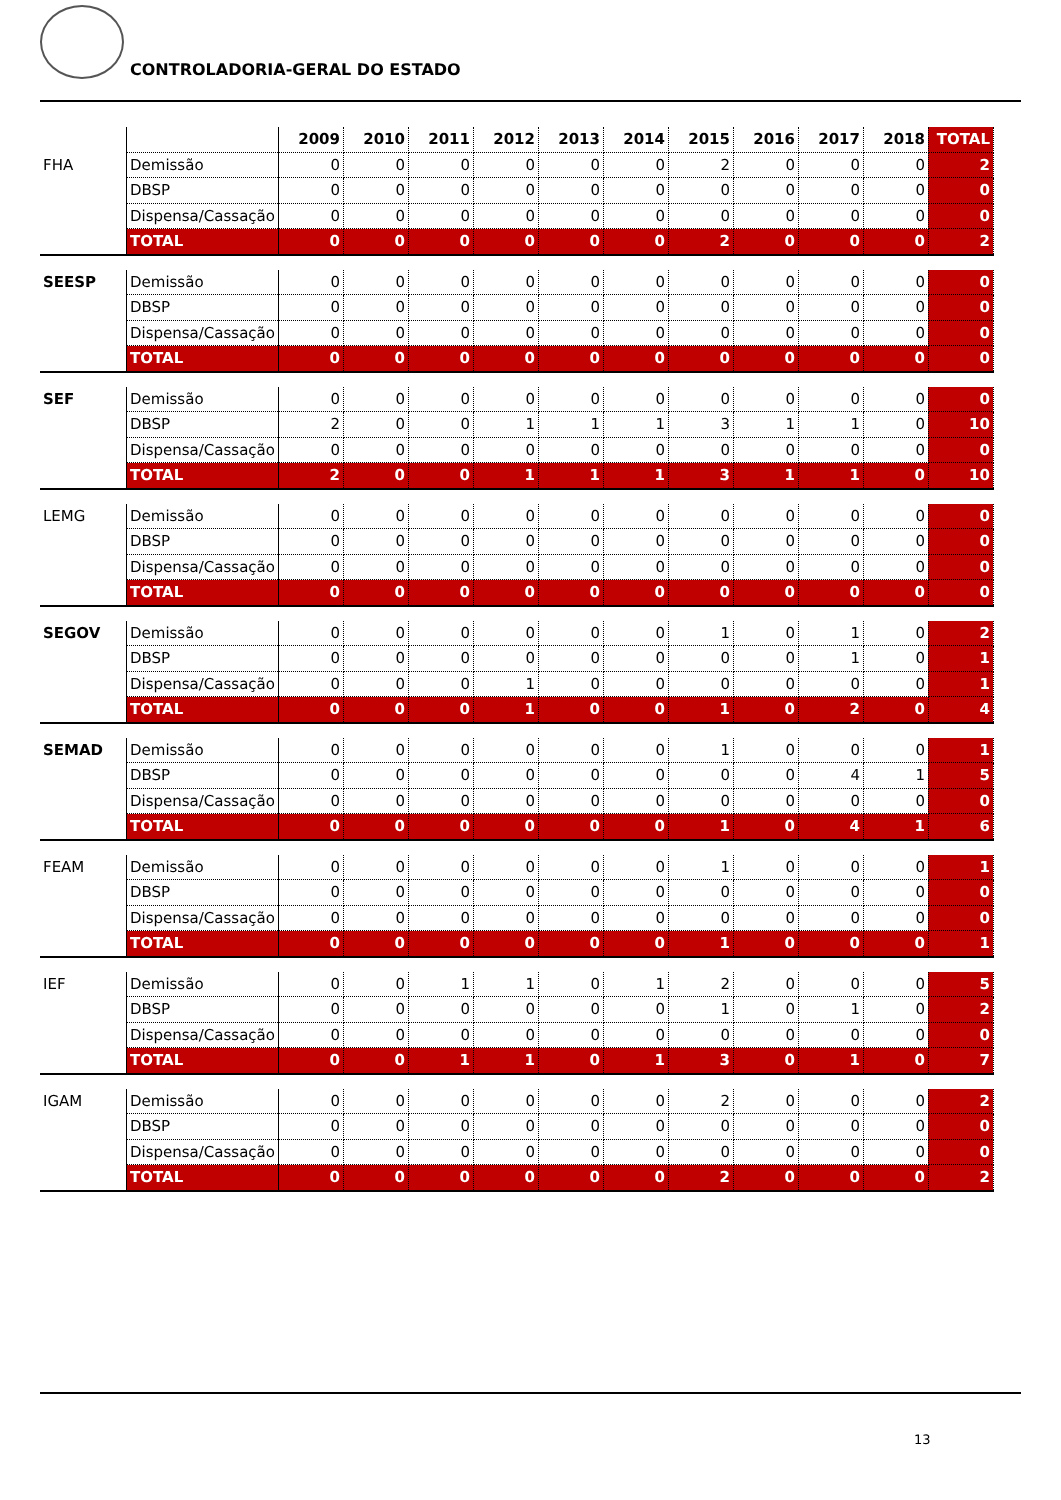CONTROLADORIA-GERAL DO ESTADO
| | | 2009 | 2010 | 2011 | 2012 | 2013 | 2014 | 2015 | 2016 | 2017 | 2018 | TOTAL |
| FHA | Demissão | 0 | 0 | 0 | 0 | 0 | 0 | 2 | 0 | 0 | 0 | 2 |
| | DBSP | 0 | 0 | 0 | 0 | 0 | 0 | 0 | 0 | 0 | 0 | 0 |
| | Dispensa/Cassação | 0 | 0 | 0 | 0 | 0 | 0 | 0 | 0 | 0 | 0 | 0 |
| | TOTAL | 0 | 0 | 0 | 0 | 0 | 0 | 2 | 0 | 0 | 0 | 2 |
| SEESP | Demissão | 0 | 0 | 0 | 0 | 0 | 0 | 0 | 0 | 0 | 0 | 0 |
| | DBSP | 0 | 0 | 0 | 0 | 0 | 0 | 0 | 0 | 0 | 0 | 0 |
| | Dispensa/Cassação | 0 | 0 | 0 | 0 | 0 | 0 | 0 | 0 | 0 | 0 | 0 |
| | TOTAL | 0 | 0 | 0 | 0 | 0 | 0 | 0 | 0 | 0 | 0 | 0 |
| SEF | Demissão | 0 | 0 | 0 | 0 | 0 | 0 | 0 | 0 | 0 | 0 | 0 |
| | DBSP | 2 | 0 | 0 | 1 | 1 | 1 | 3 | 1 | 1 | 0 | 10 |
| | Dispensa/Cassação | 0 | 0 | 0 | 0 | 0 | 0 | 0 | 0 | 0 | 0 | 0 |
| | TOTAL | 2 | 0 | 0 | 1 | 1 | 1 | 3 | 1 | 1 | 0 | 10 |
| LEMG | Demissão | 0 | 0 | 0 | 0 | 0 | 0 | 0 | 0 | 0 | 0 | 0 |
| | DBSP | 0 | 0 | 0 | 0 | 0 | 0 | 0 | 0 | 0 | 0 | 0 |
| | Dispensa/Cassação | 0 | 0 | 0 | 0 | 0 | 0 | 0 | 0 | 0 | 0 | 0 |
| | TOTAL | 0 | 0 | 0 | 0 | 0 | 0 | 0 | 0 | 0 | 0 | 0 |
| SEGOV | Demissão | 0 | 0 | 0 | 0 | 0 | 0 | 1 | 0 | 1 | 0 | 2 |
| | DBSP | 0 | 0 | 0 | 0 | 0 | 0 | 0 | 0 | 1 | 0 | 1 |
| | Dispensa/Cassação | 0 | 0 | 0 | 1 | 0 | 0 | 0 | 0 | 0 | 0 | 1 |
| | TOTAL | 0 | 0 | 0 | 1 | 0 | 0 | 1 | 0 | 2 | 0 | 4 |
| SEMAD | Demissão | 0 | 0 | 0 | 0 | 0 | 0 | 1 | 0 | 0 | 0 | 1 |
| | DBSP | 0 | 0 | 0 | 0 | 0 | 0 | 0 | 0 | 4 | 1 | 5 |
| | Dispensa/Cassação | 0 | 0 | 0 | 0 | 0 | 0 | 0 | 0 | 0 | 0 | 0 |
| | TOTAL | 0 | 0 | 0 | 0 | 0 | 0 | 1 | 0 | 4 | 1 | 6 |
| FEAM | Demissão | 0 | 0 | 0 | 0 | 0 | 0 | 1 | 0 | 0 | 0 | 1 |
| | DBSP | 0 | 0 | 0 | 0 | 0 | 0 | 0 | 0 | 0 | 0 | 0 |
| | Dispensa/Cassação | 0 | 0 | 0 | 0 | 0 | 0 | 0 | 0 | 0 | 0 | 0 |
| | TOTAL | 0 | 0 | 0 | 0 | 0 | 0 | 1 | 0 | 0 | 0 | 1 |
| IEF | Demissão | 0 | 0 | 1 | 1 | 0 | 1 | 2 | 0 | 0 | 0 | 5 |
| | DBSP | 0 | 0 | 0 | 0 | 0 | 0 | 1 | 0 | 1 | 0 | 2 |
| | Dispensa/Cassação | 0 | 0 | 0 | 0 | 0 | 0 | 0 | 0 | 0 | 0 | 0 |
| | TOTAL | 0 | 0 | 1 | 1 | 0 | 1 | 3 | 0 | 1 | 0 | 7 |
| IGAM | Demissão | 0 | 0 | 0 | 0 | 0 | 0 | 2 | 0 | 0 | 0 | 2 |
| | DBSP | 0 | 0 | 0 | 0 | 0 | 0 | 0 | 0 | 0 | 0 | 0 |
| | Dispensa/Cassação | 0 | 0 | 0 | 0 | 0 | 0 | 0 | 0 | 0 | 0 | 0 |
| | TOTAL | 0 | 0 | 0 | 0 | 0 | 0 | 2 | 0 | 0 | 0 | 2 |
13